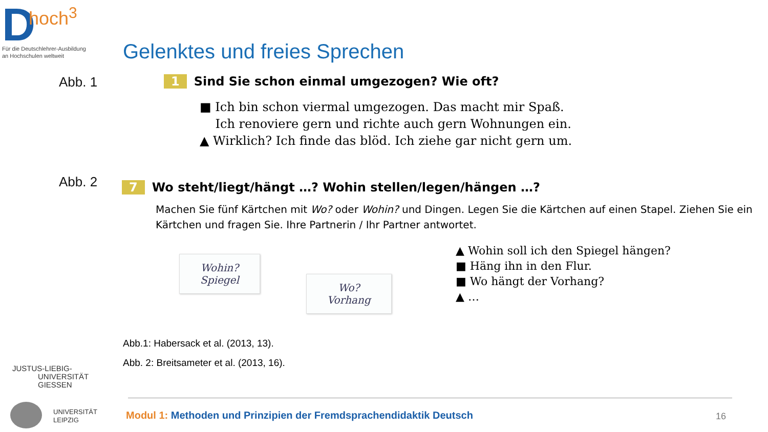D
hoch<sup>3</sup>
Für die Deutschlehrer-Ausbildung
an Hochschulen weltweit
Gelenktes und freies Sprechen
Abb. 1
1 Sind Sie schon einmal umgezogen? Wie oft?
■ Ich bin schon viermal umgezogen. Das macht mir Spaß.
Ich renoviere gern und richte auch gern Wohnungen ein.
▲ Wirklich? Ich finde das blöd. Ich ziehe gar nicht gern um.
Abb. 2
7 Wo steht/liegt/hängt …? Wohin stellen/legen/hängen …?
Machen Sie fünf Kärtchen mit Wo? oder Wohin? und Dingen. Legen Sie die Kärtchen auf einen Stapel. Ziehen Sie ein Kärtchen und fragen Sie. Ihre Partnerin / Ihr Partner antwortet.
Wohin?
Spiegel
Wo?
Vorhang
▲ Wohin soll ich den Spiegel hängen?
■ Häng ihn in den Flur.
■ Wo hängt der Vorhang?
▲ …
Abb.1: Habersack et al. (2013, 13).
Abb. 2: Breitsameter et al. (2013, 16).
JUSTUS-LIEBIG-
UNIVERSITÄT
GIESSEN
UNIVERSITÄT
LEIPZIG
Modul 1: Methoden und Prinzipien der Fremdsprachendidaktik Deutsch
16